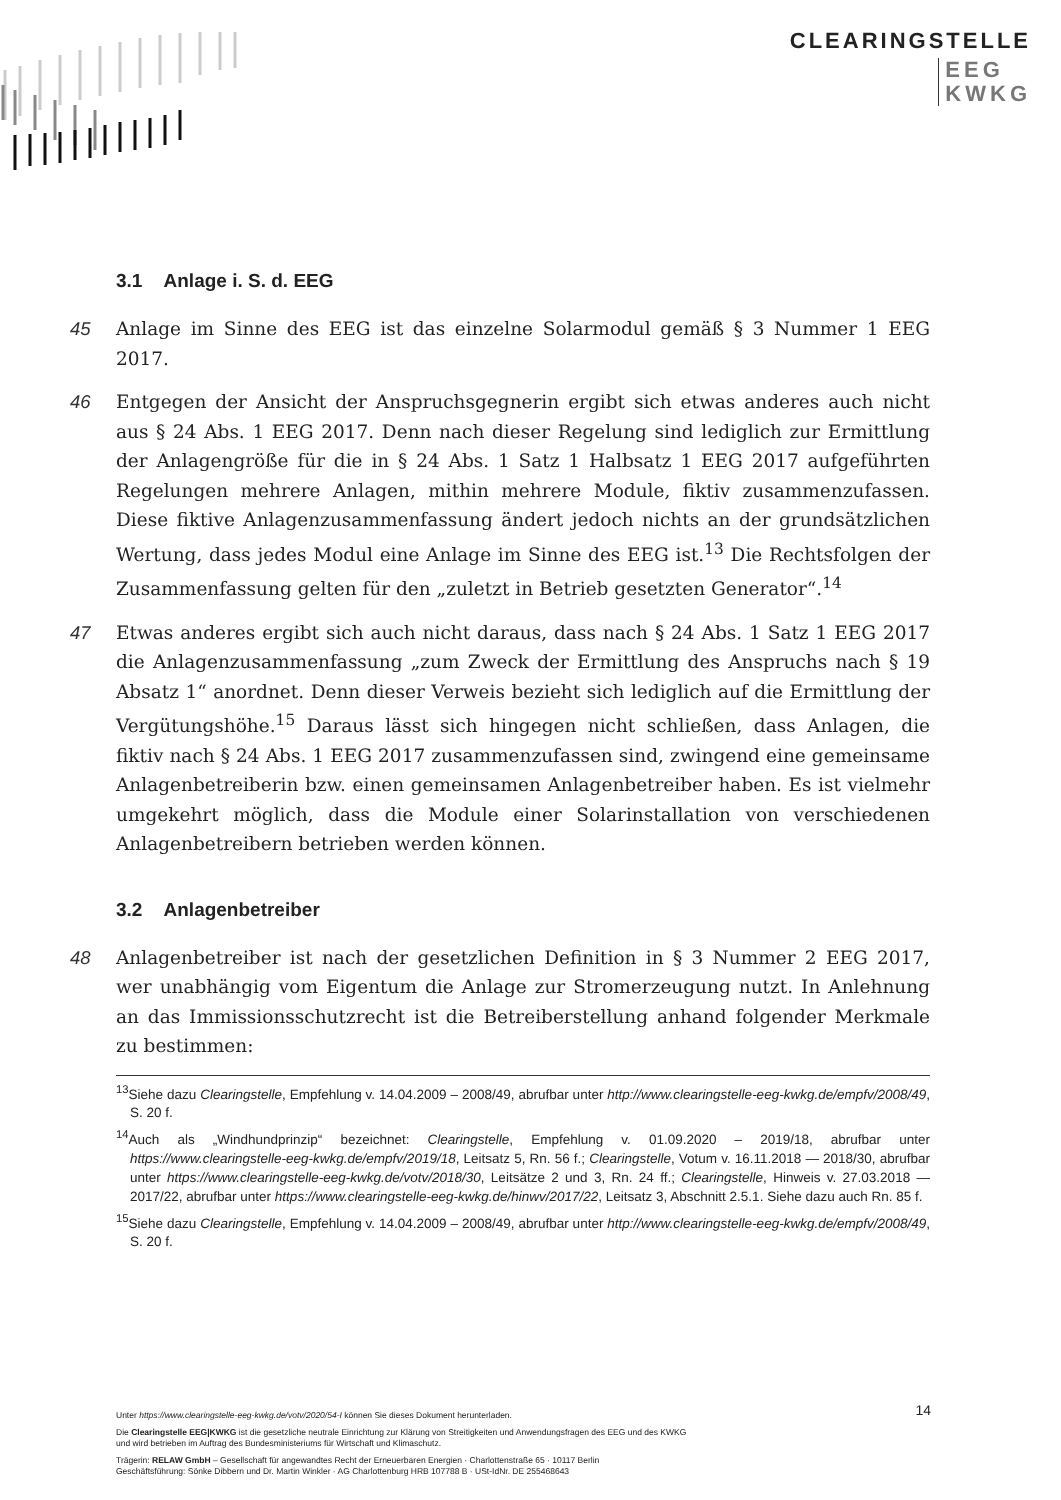CLEARINGSTELLE
EEG
KWKG
3.1 Anlage i. S. d. EEG
45 Anlage im Sinne des EEG ist das einzelne Solarmodul gemäß § 3 Nummer 1 EEG 2017.
46 Entgegen der Ansicht der Anspruchsgegnerin ergibt sich etwas anderes auch nicht aus § 24 Abs. 1 EEG 2017. Denn nach dieser Regelung sind lediglich zur Ermittlung der Anlagengröße für die in § 24 Abs. 1 Satz 1 Halbsatz 1 EEG 2017 aufgeführten Regelungen mehrere Anlagen, mithin mehrere Module, fiktiv zusammenzufassen. Diese fiktive Anlagenzusammenfassung ändert jedoch nichts an der grundsätzlichen Wertung, dass jedes Modul eine Anlage im Sinne des EEG ist.<sup>13</sup> Die Rechtsfolgen der Zusammenfassung gelten für den „zuletzt in Betrieb gesetzten Generator“.<sup>14</sup>
47 Etwas anderes ergibt sich auch nicht daraus, dass nach § 24 Abs. 1 Satz 1 EEG 2017 die Anlagenzusammenfassung „zum Zweck der Ermittlung des Anspruchs nach § 19 Absatz 1“ anordnet. Denn dieser Verweis bezieht sich lediglich auf die Ermittlung der Vergütungshöhe.<sup>15</sup> Daraus lässt sich hingegen nicht schließen, dass Anlagen, die fiktiv nach § 24 Abs. 1 EEG 2017 zusammenzufassen sind, zwingend eine gemeinsame Anlagenbetreiberin bzw. einen gemeinsamen Anlagenbetreiber haben. Es ist vielmehr umgekehrt möglich, dass die Module einer Solarinstallation von verschiedenen Anlagenbetreibern betrieben werden können.
3.2 Anlagenbetreiber
48 Anlagenbetreiber ist nach der gesetzlichen Definition in § 3 Nummer 2 EEG 2017, wer unabhängig vom Eigentum die Anlage zur Stromerzeugung nutzt. In Anlehnung an das Immissionsschutzrecht ist die Betreiberstellung anhand folgender Merkmale zu bestimmen:
<sup>13</sup> Siehe dazu Clearingstelle, Empfehlung v. 14.04.2009 – 2008/49, abrufbar unter http://www.clearingstelle-eeg-kwkg.de/empfv/2008/49, S. 20 f.
<sup>14</sup> Auch als „Windhundprinzip“ bezeichnet: Clearingstelle, Empfehlung v. 01.09.2020 – 2019/18, abrufbar unter https://www.clearingstelle-eeg-kwkg.de/empfv/2019/18, Leitsatz 5, Rn. 56 f.; Clearingstelle, Votum v. 16.11.2018 — 2018/30, abrufbar unter https://www.clearingstelle-eeg-kwkg.de/votv/2018/30, Leitsätze 2 und 3, Rn. 24 ff.; Clearingstelle, Hinweis v. 27.03.2018 — 2017/22, abrufbar unter https://www.clearingstelle-eeg-kwkg.de/hinwv/2017/22, Leitsatz 3, Abschnitt 2.5.1. Siehe dazu auch Rn. 85 f.
<sup>15</sup> Siehe dazu Clearingstelle, Empfehlung v. 14.04.2009 – 2008/49, abrufbar unter http://www.clearingstelle-eeg-kwkg.de/empfv/2008/49, S. 20 f.
14
Unter https://www.clearingstelle-eeg-kwkg.de/votv/2020/54-I können Sie dieses Dokument herunterladen.
Die Clearingstelle EEG|KWKG ist die gesetzliche neutrale Einrichtung zur Klärung von Streitigkeiten und Anwendungsfragen des EEG und des KWKG
und wird betrieben im Auftrag des Bundesministeriums für Wirtschaft und Klimaschutz.
Trägerin: RELAW GmbH – Gesellschaft für angewandtes Recht der Erneuerbaren Energien · Charlottenstraße 65 · 10117 Berlin
Geschäftsführung: Sönke Dibbern und Dr. Martin Winkler · AG Charlottenburg HRB 107788 B · USt-IdNr. DE 255468643